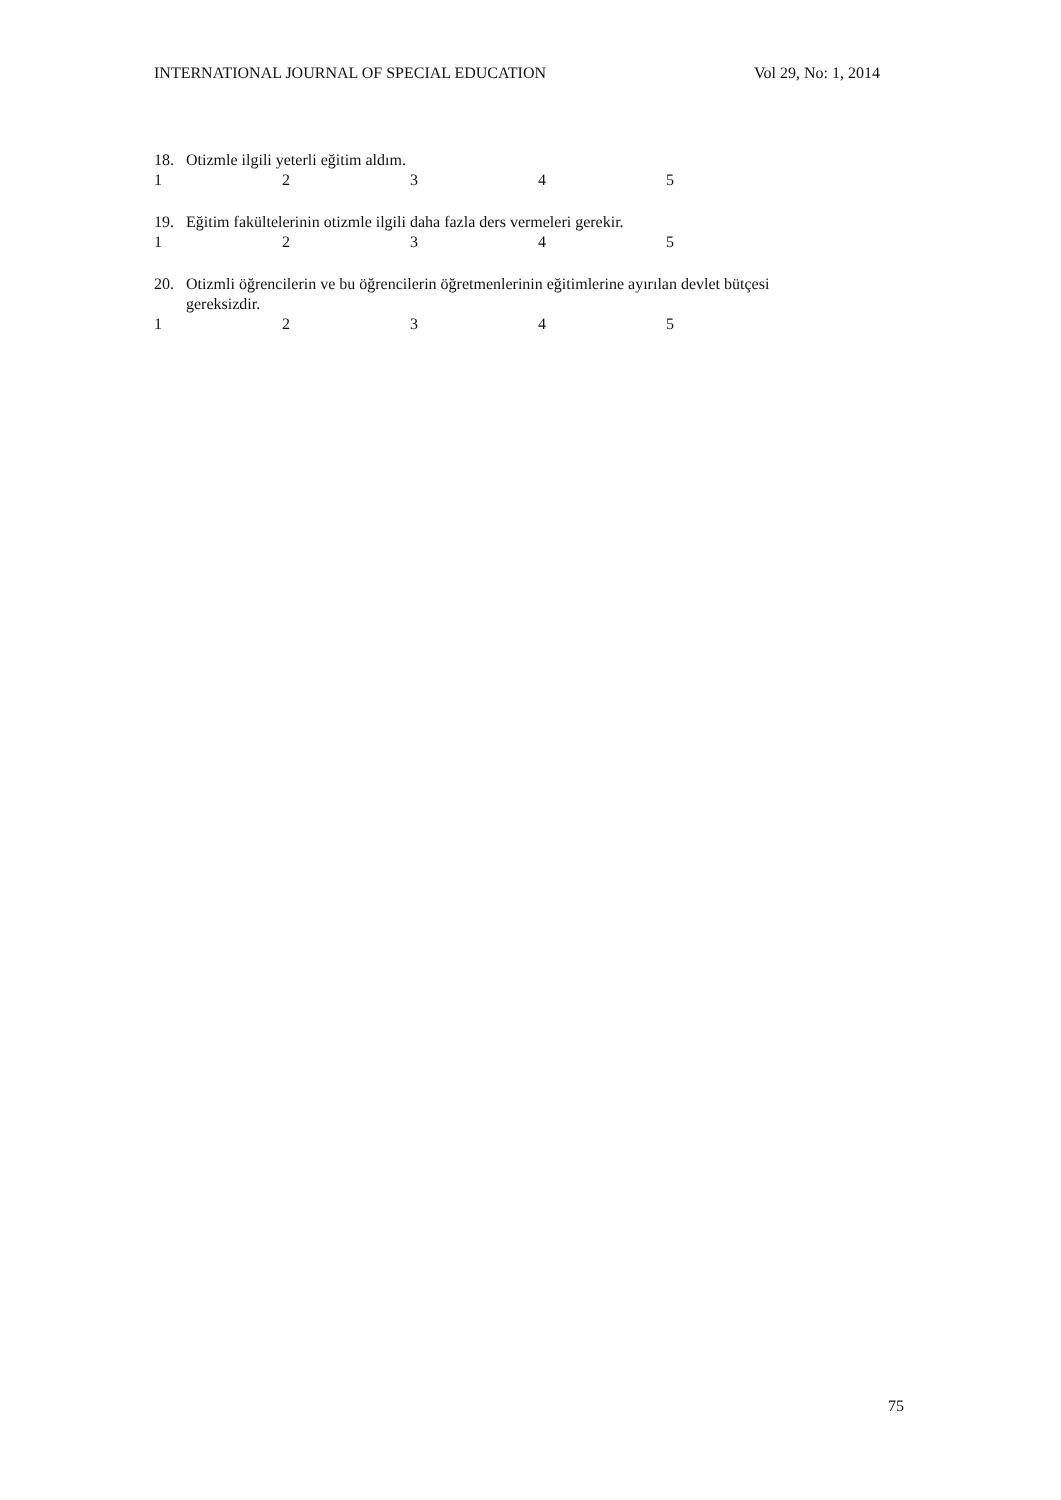INTERNATIONAL JOURNAL OF SPECIAL EDUCATION Vol 29, No: 1, 2014
18. Otizmle ilgili yeterli eğitim aldım.
1 2 3 4 5
19. Eğitim fakültelerinin otizmle ilgili daha fazla ders vermeleri gerekir.
1 2 3 4 5
20. Otizmli öğrencilerin ve bu öğrencilerin öğretmenlerinin eğitimlerine ayırılan devlet bütçesi
gereksizdir.
1 2 3 4 5
75